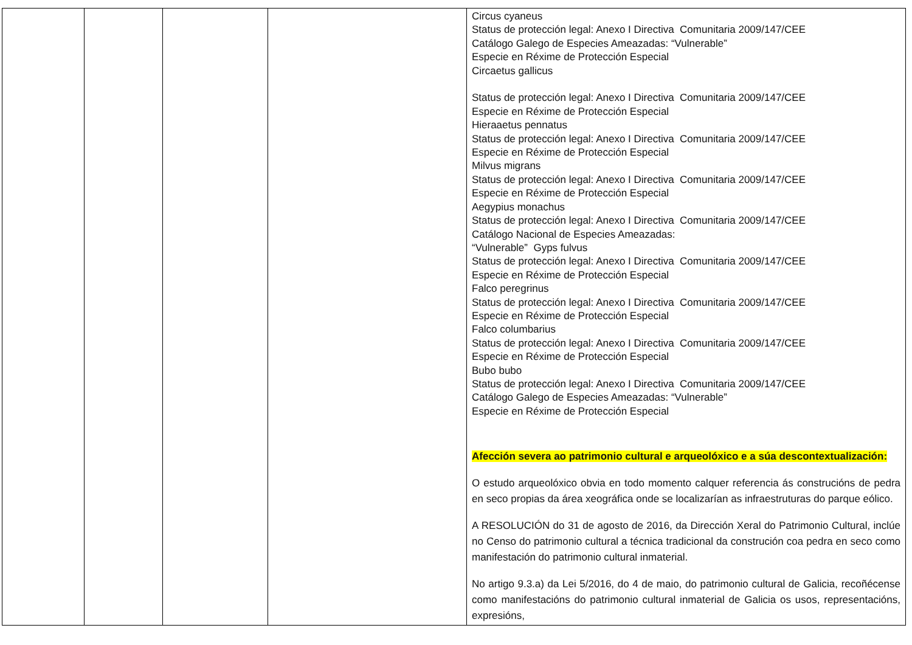| | | | | Circus cyaneus Status de protección legal: Anexo I Directiva Comunitaria 2009/147/CEE Catálogo Galego de Especies Ameazadas: “Vulnerable” Especie en Réxime de Protección Especial Circaetus gallicus Status de protección legal: Anexo I Directiva Comunitaria 2009/147/CEE Especie en Réxime de Protección Especial Hieraaetus pennatus Status de protección legal: Anexo I Directiva Comunitaria 2009/147/CEE Especie en Réxime de Protección Especial Milvus migrans Status de protección legal: Anexo I Directiva Comunitaria 2009/147/CEE Especie en Réxime de Protección Especial Aegypius monachus Status de protección legal: Anexo I Directiva Comunitaria 2009/147/CEE Catálogo Nacional de Especies Ameazadas: “Vulnerable” Gyps fulvus Status de protección legal: Anexo I Directiva Comunitaria 2009/147/CEE Especie en Réxime de Protección Especial Falco peregrinus Status de protección legal: Anexo I Directiva Comunitaria 2009/147/CEE Especie en Réxime de Protección Especial Falco columbarius Status de protección legal: Anexo I Directiva Comunitaria 2009/147/CEE Especie en Réxime de Protección Especial Bubo bubo Status de protección legal: Anexo I Directiva Comunitaria 2009/147/CEE Catálogo Galego de Especies Ameazadas: “Vulnerable” Especie en Réxime de Protección Especial Afección severa ao patrimonio cultural e arqueolóxico e a súa descontextualización: O estudo arqueolóxico obvia en todo momento calquer referencia ás construcións de pedra en seco propias da área xeográfica onde se localizarían as infraestruturas do parque eólico. A RESOLUCIÓN do 31 de agosto de 2016, da Dirección Xeral do Patrimonio Cultural, inclúe no Censo do patrimonio cultural a técnica tradicional da construción coa pedra en seco como manifestación do patrimonio cultural inmaterial. No artigo 9.3.a) da Lei 5/2016, do 4 de maio, do patrimonio cultural de Galicia, recoñécense como manifestacións do patrimonio cultural inmaterial de Galicia os usos, representacións, expresións, |